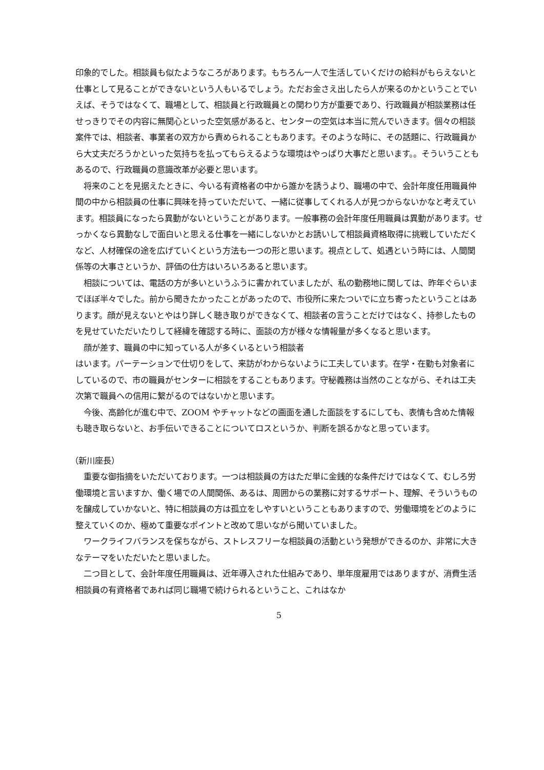印象的でした。相談員も似たようなころがあります。もちろん一人で生活していくだけの給料がもらえないと仕事として見ることができないという人もいるでしょう。ただお金さえ出したら人が来るのかということでいえば、そうではなくて、職場として、相談員と行政職員との関わり方が重要であり、行政職員が相談業務は任せっきりでその内容に無関心といった空気感があると、センターの空気は本当に荒んでいきます。個々の相談案件では、相談者、事業者の双方から責められることもあります。そのような時に、その話題に、行政職員から大丈夫だろうかといった気持ちを払ってもらえるような環境はやっぱり大事だと思います。。そういうこともあるので、行政職員の意識改革が必要と思います。
将来のことを見据えたときに、今いる有資格者の中から誰かを誘うより、職場の中で、会計年度任用職員仲間の中から相談員の仕事に興味を持っていただいて、一緒に従事してくれる人が見つからないかなと考えています。相談員になったら異動がないということがあります。一般事務の会計年度任用職員は異動があります。せっかくなら異動なしで面白いと思える仕事を一緒にしないかとお誘いして相談員資格取得に挑戦していただくなど、人材確保の途を広げていくという方法も一つの形と思います。視点として、処遇という時には、人間関係等の大事さというか、評価の仕方はいろいろあると思います。
相談については、電話の方が多いというふうに書かれていましたが、私の勤務地に関しては、昨年ぐらいまでほぼ半々でした。前から聞きたかったことがあったので、市役所に来たついでに立ち寄ったということはあります。顔が見えないとやはり詳しく聴き取りができなくて、相談者の言うことだけではなく、持参したものを見せていただいたりして経緯を確認する時に、面談の方が様々な情報量が多くなると思います。
顔が差す、職員の中に知っている人が多くいるという相談者
はいます。パーテーションで仕切りをして、来訪がわからないように工夫しています。在学・在勤も対象者にしているので、市の職員がセンターに相談をすることもあります。守秘義務は当然のことながら、それは工夫次第で職員への信用に繋がるのではないかと思います。
今後、高齢化が進む中で、ZOOM やチャットなどの画面を通した面談をするにしても、表情も含めた情報も聴き取らないと、お手伝いできることについてロスというか、判断を誤るかなと思っています。
（新川座長）
重要な御指摘をいただいております。一つは相談員の方はただ単に金銭的な条件だけではなくて、むしろ労働環境と言いますか、働く場での人間関係、あるは、周囲からの業務に対するサポート、理解、そういうものを醸成していかないと、特に相談員の方は孤立をしやすいということもありますので、労働環境をどのように整えていくのか、極めて重要なポイントと改めて思いながら聞いていました。
ワークライフバランスを保ちながら、ストレスフリーな相談員の活動という発想ができるのか、非常に大きなテーマをいただいたと思いました。
二つ目として、会計年度任用職員は、近年導入された仕組みであり、単年度雇用ではありますが、消費生活相談員の有資格者であれば同じ職場で続けられるということ、これはなか
5